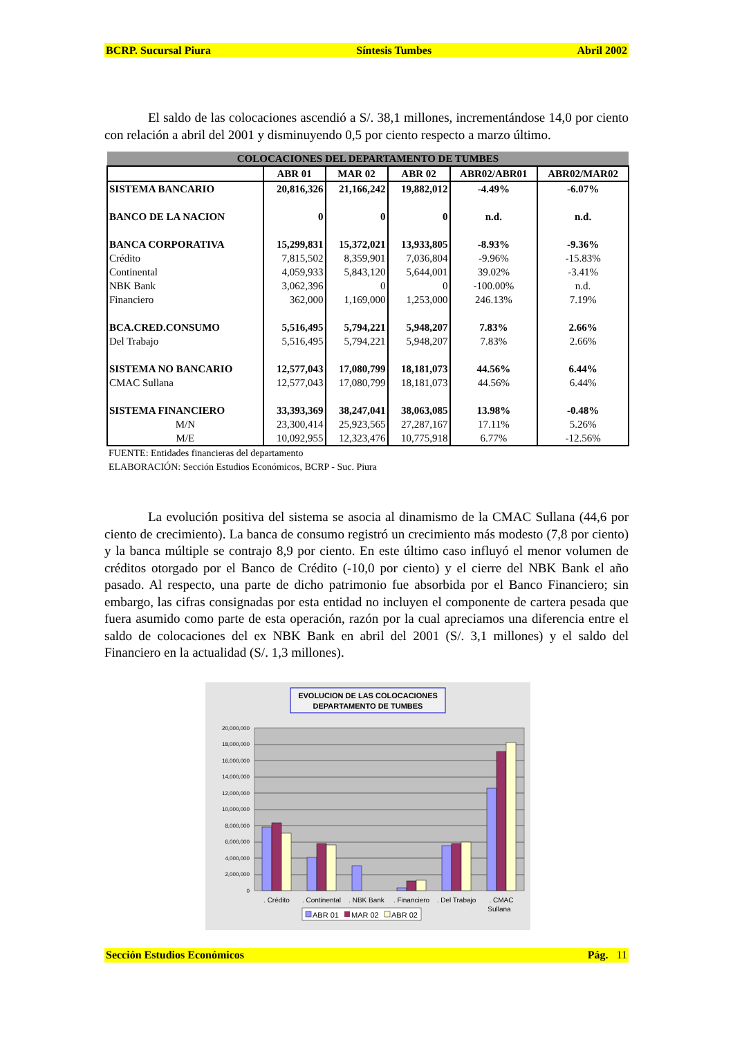BCRP. Sucursal Piura Síntesis Tumbes Abril 2002
El saldo de las colocaciones ascendió a S/. 38,1 millones, incrementándose 14,0 por ciento con relación a abril del 2001 y disminuyendo 0,5 por ciento respecto a marzo último.
| COLOCACIONES DEL DEPARTAMENTO DE TUMBES | | | | | |
| --- | --- | --- | --- | --- | --- |
| | ABR 01 | MAR 02 | ABR 02 | ABR02/ABR01 | ABR02/MAR02 |
| SISTEMA BANCARIO | 20,816,326 | 21,166,242 | 19,882,012 | -4.49% | -6.07% |
| BANCO DE LA NACION | 0 | 0 | 0 | n.d. | n.d. |
| BANCA CORPORATIVA | 15,299,831 | 15,372,021 | 13,933,805 | -8.93% | -9.36% |
| Crédito | 7,815,502 | 8,359,901 | 7,036,804 | -9.96% | -15.83% |
| Continental | 4,059,933 | 5,843,120 | 5,644,001 | 39.02% | -3.41% |
| NBK Bank | 3,062,396 | 0 | 0 | -100.00% | n.d. |
| Financiero | 362,000 | 1,169,000 | 1,253,000 | 246.13% | 7.19% |
| BCA.CRED.CONSUMO | 5,516,495 | 5,794,221 | 5,948,207 | 7.83% | 2.66% |
| Del Trabajo | 5,516,495 | 5,794,221 | 5,948,207 | 7.83% | 2.66% |
| SISTEMA NO BANCARIO | 12,577,043 | 17,080,799 | 18,181,073 | 44.56% | 6.44% |
| CMAC Sullana | 12,577,043 | 17,080,799 | 18,181,073 | 44.56% | 6.44% |
| SISTEMA FINANCIERO | 33,393,369 | 38,247,041 | 38,063,085 | 13.98% | -0.48% |
| M/N | 23,300,414 | 25,923,565 | 27,287,167 | 17.11% | 5.26% |
| M/E | 10,092,955 | 12,323,476 | 10,775,918 | 6.77% | -12.56% |
FUENTE: Entidades financieras del departamento
ELABORACIÓN: Sección Estudios Económicos, BCRP - Suc. Piura
La evolución positiva del sistema se asocia al dinamismo de la CMAC Sullana (44,6 por ciento de crecimiento). La banca de consumo registró un crecimiento más modesto (7,8 por ciento) y la banca múltiple se contrajo 8,9 por ciento. En este último caso influyó el menor volumen de créditos otorgado por el Banco de Crédito (-10,0 por ciento) y el cierre del NBK Bank el año pasado. Al respecto, una parte de dicho patrimonio fue absorbida por el Banco Financiero; sin embargo, las cifras consignadas por esta entidad no incluyen el componente de cartera pesada que fuera asumido como parte de esta operación, razón por la cual apreciamos una diferencia entre el saldo de colocaciones del ex NBK Bank en abril del 2001 (S/. 3,1 millones) y el saldo del Financiero en la actualidad (S/. 1,3 millones).
EVOLUCION DE LAS COLOCACIONES
DEPARTAMENTO DE TUMBES
0
2,000,000
4,000,000
6,000,000
8,000,000
10,000,000
12,000,000
14,000,000
16,000,000
18,000,000
20,000,000
. Crédito
. Continental
. NBK Bank
. Financiero
. Del Trabajo
. CMAC
Sullana
ABR 01
MAR 02
ABR 02
Sección Estudios Económicos Pág. 11